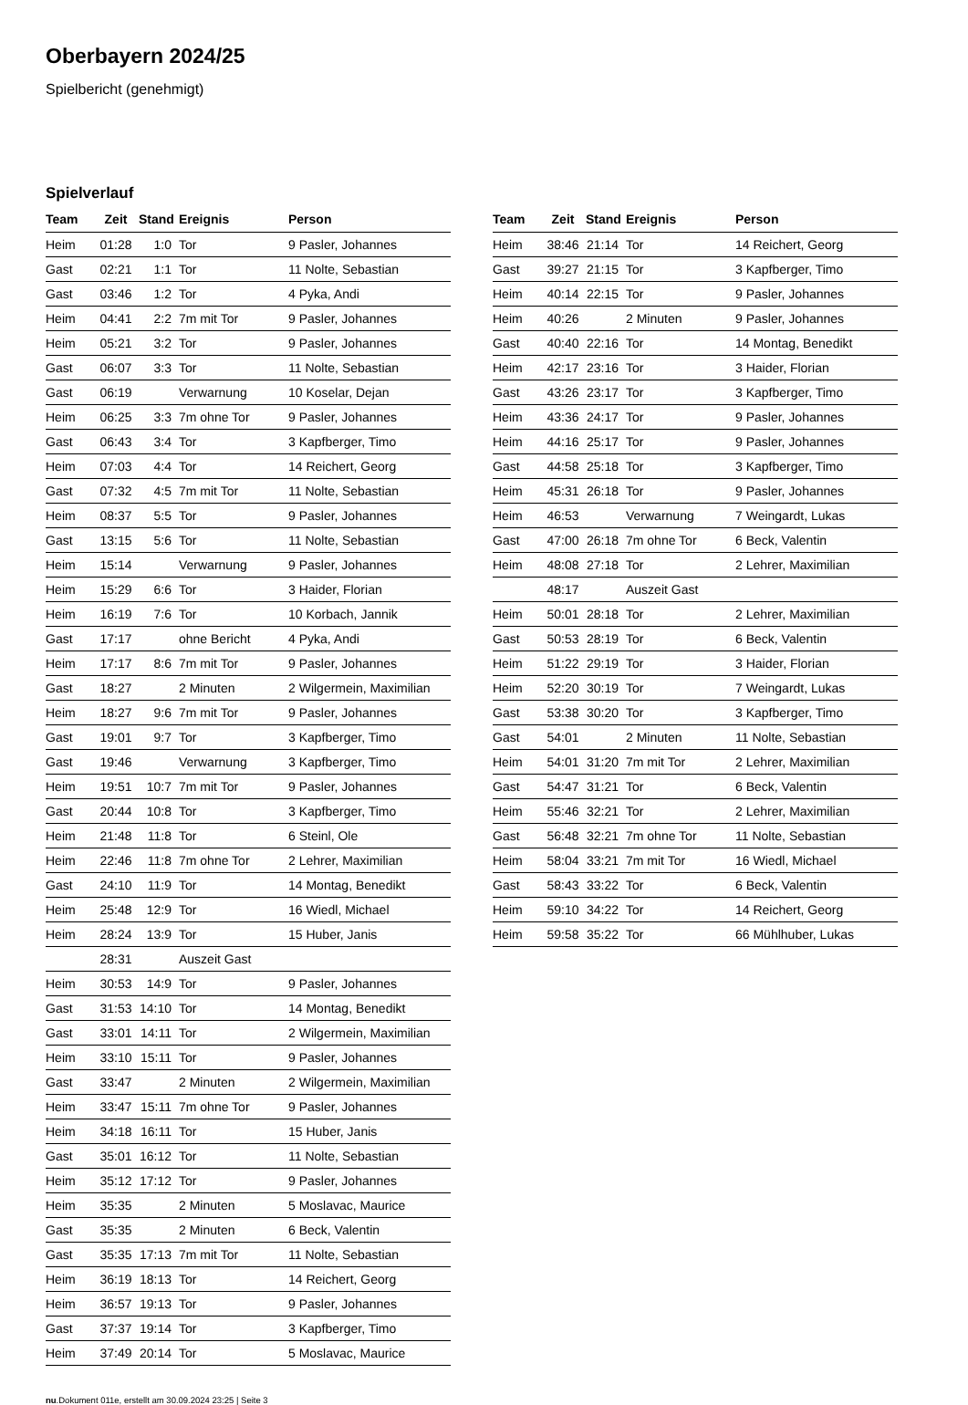Oberbayern 2024/25
Spielbericht (genehmigt)
Spielverlauf
| Team | Zeit | Stand | Ereignis | Person |
| --- | --- | --- | --- | --- |
| Heim | 01:28 | 1:0 | Tor | 9 Pasler, Johannes |
| Gast | 02:21 | 1:1 | Tor | 11 Nolte, Sebastian |
| Gast | 03:46 | 1:2 | Tor | 4 Pyka, Andi |
| Heim | 04:41 | 2:2 | 7m mit Tor | 9 Pasler, Johannes |
| Heim | 05:21 | 3:2 | Tor | 9 Pasler, Johannes |
| Gast | 06:07 | 3:3 | Tor | 11 Nolte, Sebastian |
| Gast | 06:19 | | Verwarnung | 10 Koselar, Dejan |
| Heim | 06:25 | 3:3 | 7m ohne Tor | 9 Pasler, Johannes |
| Gast | 06:43 | 3:4 | Tor | 3 Kapfberger, Timo |
| Heim | 07:03 | 4:4 | Tor | 14 Reichert, Georg |
| Gast | 07:32 | 4:5 | 7m mit Tor | 11 Nolte, Sebastian |
| Heim | 08:37 | 5:5 | Tor | 9 Pasler, Johannes |
| Gast | 13:15 | 5:6 | Tor | 11 Nolte, Sebastian |
| Heim | 15:14 | | Verwarnung | 9 Pasler, Johannes |
| Heim | 15:29 | 6:6 | Tor | 3 Haider, Florian |
| Heim | 16:19 | 7:6 | Tor | 10 Korbach, Jannik |
| Gast | 17:17 | | ohne Bericht | 4 Pyka, Andi |
| Heim | 17:17 | 8:6 | 7m mit Tor | 9 Pasler, Johannes |
| Gast | 18:27 | | 2 Minuten | 2 Wilgermein, Maximilian |
| Heim | 18:27 | 9:6 | 7m mit Tor | 9 Pasler, Johannes |
| Gast | 19:01 | 9:7 | Tor | 3 Kapfberger, Timo |
| Gast | 19:46 | | Verwarnung | 3 Kapfberger, Timo |
| Heim | 19:51 | 10:7 | 7m mit Tor | 9 Pasler, Johannes |
| Gast | 20:44 | 10:8 | Tor | 3 Kapfberger, Timo |
| Heim | 21:48 | 11:8 | Tor | 6 Steinl, Ole |
| Heim | 22:46 | 11:8 | 7m ohne Tor | 2 Lehrer, Maximilian |
| Gast | 24:10 | 11:9 | Tor | 14 Montag, Benedikt |
| Heim | 25:48 | 12:9 | Tor | 16 Wiedl, Michael |
| Heim | 28:24 | 13:9 | Tor | 15 Huber, Janis |
| | 28:31 | | Auszeit Gast | |
| Heim | 30:53 | 14:9 | Tor | 9 Pasler, Johannes |
| Gast | 31:53 | 14:10 | Tor | 14 Montag, Benedikt |
| Gast | 33:01 | 14:11 | Tor | 2 Wilgermein, Maximilian |
| Heim | 33:10 | 15:11 | Tor | 9 Pasler, Johannes |
| Gast | 33:47 | | 2 Minuten | 2 Wilgermein, Maximilian |
| Heim | 33:47 | 15:11 | 7m ohne Tor | 9 Pasler, Johannes |
| Heim | 34:18 | 16:11 | Tor | 15 Huber, Janis |
| Gast | 35:01 | 16:12 | Tor | 11 Nolte, Sebastian |
| Heim | 35:12 | 17:12 | Tor | 9 Pasler, Johannes |
| Heim | 35:35 | | 2 Minuten | 5 Moslavac, Maurice |
| Gast | 35:35 | | 2 Minuten | 6 Beck, Valentin |
| Gast | 35:35 | 17:13 | 7m mit Tor | 11 Nolte, Sebastian |
| Heim | 36:19 | 18:13 | Tor | 14 Reichert, Georg |
| Heim | 36:57 | 19:13 | Tor | 9 Pasler, Johannes |
| Gast | 37:37 | 19:14 | Tor | 3 Kapfberger, Timo |
| Heim | 37:49 | 20:14 | Tor | 5 Moslavac, Maurice |
| Team | Zeit | Stand | Ereignis | Person |
| --- | --- | --- | --- | --- |
| Heim | 38:46 | 21:14 | Tor | 14 Reichert, Georg |
| Gast | 39:27 | 21:15 | Tor | 3 Kapfberger, Timo |
| Heim | 40:14 | 22:15 | Tor | 9 Pasler, Johannes |
| Heim | 40:26 | | 2 Minuten | 9 Pasler, Johannes |
| Gast | 40:40 | 22:16 | Tor | 14 Montag, Benedikt |
| Heim | 42:17 | 23:16 | Tor | 3 Haider, Florian |
| Gast | 43:26 | 23:17 | Tor | 3 Kapfberger, Timo |
| Heim | 43:36 | 24:17 | Tor | 9 Pasler, Johannes |
| Heim | 44:16 | 25:17 | Tor | 9 Pasler, Johannes |
| Gast | 44:58 | 25:18 | Tor | 3 Kapfberger, Timo |
| Heim | 45:31 | 26:18 | Tor | 9 Pasler, Johannes |
| Heim | 46:53 | | Verwarnung | 7 Weingardt, Lukas |
| Gast | 47:00 | 26:18 | 7m ohne Tor | 6 Beck, Valentin |
| Heim | 48:08 | 27:18 | Tor | 2 Lehrer, Maximilian |
| | 48:17 | | Auszeit Gast | |
| Heim | 50:01 | 28:18 | Tor | 2 Lehrer, Maximilian |
| Gast | 50:53 | 28:19 | Tor | 6 Beck, Valentin |
| Heim | 51:22 | 29:19 | Tor | 3 Haider, Florian |
| Heim | 52:20 | 30:19 | Tor | 7 Weingardt, Lukas |
| Gast | 53:38 | 30:20 | Tor | 3 Kapfberger, Timo |
| Gast | 54:01 | | 2 Minuten | 11 Nolte, Sebastian |
| Heim | 54:01 | 31:20 | 7m mit Tor | 2 Lehrer, Maximilian |
| Gast | 54:47 | 31:21 | Tor | 6 Beck, Valentin |
| Heim | 55:46 | 32:21 | Tor | 2 Lehrer, Maximilian |
| Gast | 56:48 | 32:21 | 7m ohne Tor | 11 Nolte, Sebastian |
| Heim | 58:04 | 33:21 | 7m mit Tor | 16 Wiedl, Michael |
| Gast | 58:43 | 33:22 | Tor | 6 Beck, Valentin |
| Heim | 59:10 | 34:22 | Tor | 14 Reichert, Georg |
| Heim | 59:58 | 35:22 | Tor | 66 Mühlhuber, Lukas |
nu.Dokument 011e, erstellt am 30.09.2024 23:25 | Seite 3